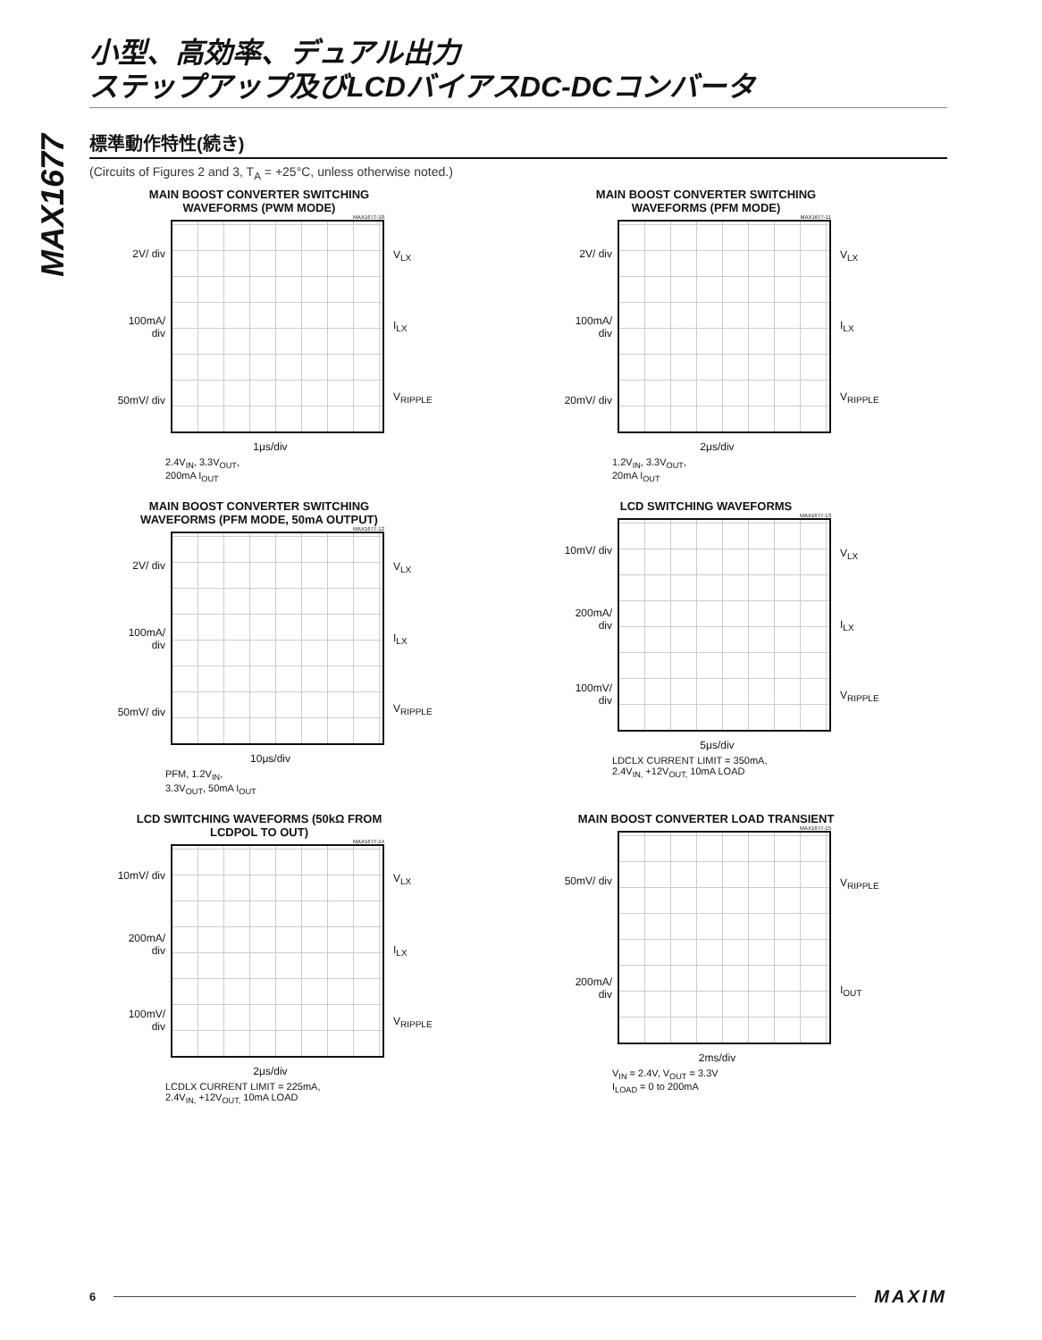小型、高効率、デュアル出力
ステップアップ及びLCDバイアスDC-DCコンバータ
MAX1677
標準動作特性(続き)
(Circuits of Figures 2 and 3, T<sub>A</sub> = +25°C, unless otherwise noted.)
MAIN BOOST CONVERTER SWITCHING WAVEFORMS (PWM MODE)
MAX1677-10
2V/ div
100mA/ div
50mV/ div
V<sub>LX</sub>
I<sub>LX</sub>
V<sub>RIPPLE</sub>
1μs/div
2.4V<sub>IN</sub>, 3.3V<sub>OUT</sub>,
200mA I<sub>OUT</sub>
MAIN BOOST CONVERTER SWITCHING WAVEFORMS (PFM MODE)
MAX1677-11
2V/ div
100mA/ div
20mV/ div
V<sub>LX</sub>
I<sub>LX</sub>
V<sub>RIPPLE</sub>
2μs/div
1.2V<sub>IN</sub>, 3.3V<sub>OUT</sub>,
20mA I<sub>OUT</sub>
MAIN BOOST CONVERTER SWITCHING WAVEFORMS (PFM MODE, 50mA OUTPUT)
MAX1677-12
2V/ div
100mA/ div
50mV/ div
V<sub>LX</sub>
I<sub>LX</sub>
V<sub>RIPPLE</sub>
10μs/div
PFM, 1.2V<sub>IN</sub>,
3.3V<sub>OUT</sub>, 50mA I<sub>OUT</sub>
LCD SWITCHING WAVEFORMS
MAX1677-13
10mV/ div
200mA/ div
100mV/ div
V<sub>LX</sub>
I<sub>LX</sub>
V<sub>RIPPLE</sub>
5μs/div
LDCLX CURRENT LIMIT = 350mA,
2.4V<sub>IN,</sub> +12V<sub>OUT,</sub> 10mA LOAD
LCD SWITCHING WAVEFORMS (50kΩ FROM LCDPOL TO OUT)
MAX1677-14
10mV/ div
200mA/ div
100mV/ div
V<sub>LX</sub>
I<sub>LX</sub>
V<sub>RIPPLE</sub>
2μs/div
LCDLX CURRENT LIMIT = 225mA,
2.4V<sub>IN,</sub> +12V<sub>OUT,</sub> 10mA LOAD
MAIN BOOST CONVERTER LOAD TRANSIENT
MAX1677-15
50mV/ div
200mA/ div
V<sub>RIPPLE</sub>
I<sub>OUT</sub>
2ms/div
V<sub>IN</sub> = 2.4V, V<sub>OUT</sub> = 3.3V
I<sub>LOAD</sub> = 0 to 200mA
6
MAXIM